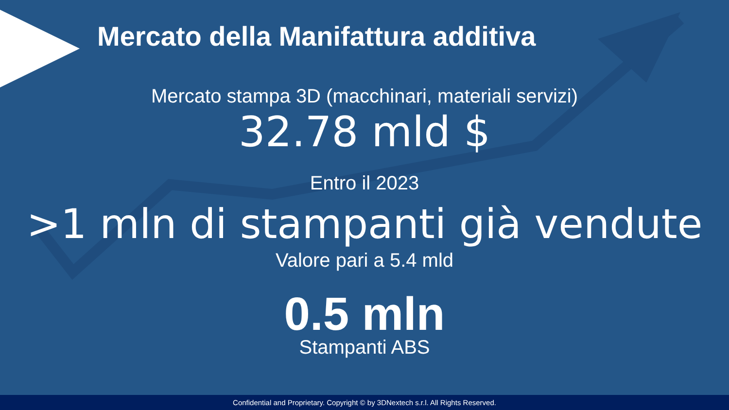Mercato della Manifattura additiva
Mercato stampa 3D (macchinari, materiali servizi)
32.78 mld $
Entro il 2023
>1 mln di stampanti già vendute
Valore pari a 5.4 mld
0.5 mln
Stampanti ABS
Confidential and Proprietary. Copyright © by 3DNextech s.r.l. All Rights Reserved.